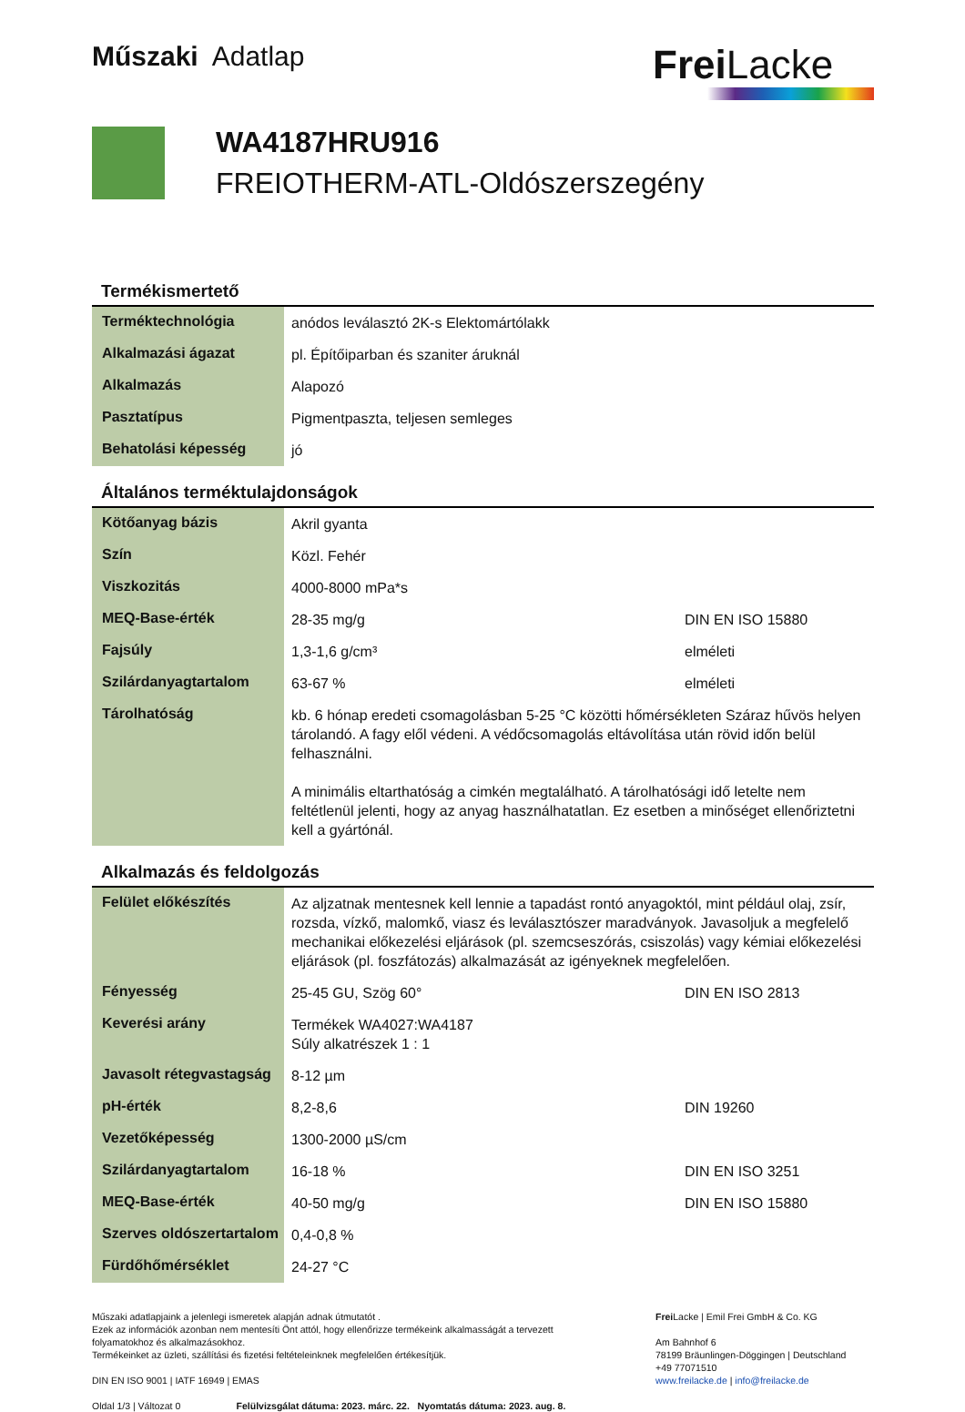Műszaki Adatlap
Frei Lacke
WA4187HRU916
FREIOTHERM-ATL-Oldószerszegény
Termékismertető
| Terméktechnológia | anódos leválasztó 2K-s Elektomártólakk |
| Alkalmazási ágazat | pl. Építőiparban és szaniter áruknál |
| Alkalmazás | Alapozó |
| Pasztatípus | Pigmentpaszta, teljesen semleges |
| Behatolási képesség | jó |
Általános terméktulajdonságok
| Kötőanyag bázis | Akril gyanta | |
| Szín | Közl. Fehér | |
| Viszkozitás | 4000-8000 mPa*s | |
| MEQ-Base-érték | 28-35 mg/g | DIN EN ISO 15880 |
| Fajsúly | 1,3-1,6 g/cm³ | elméleti |
| Szilárdanyagtartalom | 63-67 % | elméleti |
| Tárolhatóság | kb. 6 hónap eredeti csomagolásban 5-25 °C közötti hőmérsékleten Száraz hűvös helyen tárolandó. A fagy elől védeni. A védőcsomagolás eltávolítása után rövid időn belül felhasználni. A minimális eltarthatóság a cimkén megtalálható. A tárolhatósági idő letelte nem feltétlenül jelenti, hogy az anyag használhatatlan. Ez esetben a minőséget ellenőriztetni kell a gyártónál. | |
Alkalmazás és feldolgozás
| Felület előkészítés | Az aljzatnak mentesnek kell lennie a tapadást rontó anyagoktól, mint például olaj, zsír, rozsda, vízkő, malomkő, viasz és leválasztószer maradványok. Javasoljuk a megfelelő mechanikai előkezelési eljárások (pl. szemcseszórás, csiszolás) vagy kémiai előkezelési eljárások (pl. foszfátozás) alkalmazását az igényeknek megfelelően. | |
| Fényesség | 25-45 GU, Szög 60° | DIN EN ISO 2813 |
| Keverési arány | Termékek WA4027:WA4187 Súly alkatrészek 1 : 1 | |
| Javasolt rétegvastagság | 8-12 µm | |
| pH-érték | 8,2-8,6 | DIN 19260 |
| Vezetőképesség | 1300-2000 µS/cm | |
| Szilárdanyagtartalom | 16-18 % | DIN EN ISO 3251 |
| MEQ-Base-érték | 40-50 mg/g | DIN EN ISO 15880 |
| Szerves oldószertartalom | 0,4-0,8 % | |
| Fürdőhőmérséklet | 24-27 °C | |
Műszaki adatlapjaink a jelenlegi ismeretek alapján adnak útmutatót .
Ezek az információk azonban nem mentesíti Önt attól, hogy ellenőrizze termékeink alkalmasságát a tervezett folyamatokhoz és alkalmazásokhoz.
Termékeinket az üzleti, szállítási és fizetési feltételeinknek megfelelően értékesítjük.
DIN EN ISO 9001 | IATF 16949 | EMAS
Oldal 1/3 | Változat 0 Felülvizsgálat dátuma: 2023. márc. 22. Nyomtatás dátuma: 2023. aug. 8.
Frei Lacke | Emil Frei GmbH & Co. KG
Am Bahnhof 6
78199 Bräunlingen-Döggingen | Deutschland
+49 77071510
www.freilacke.de | info@freilacke.de